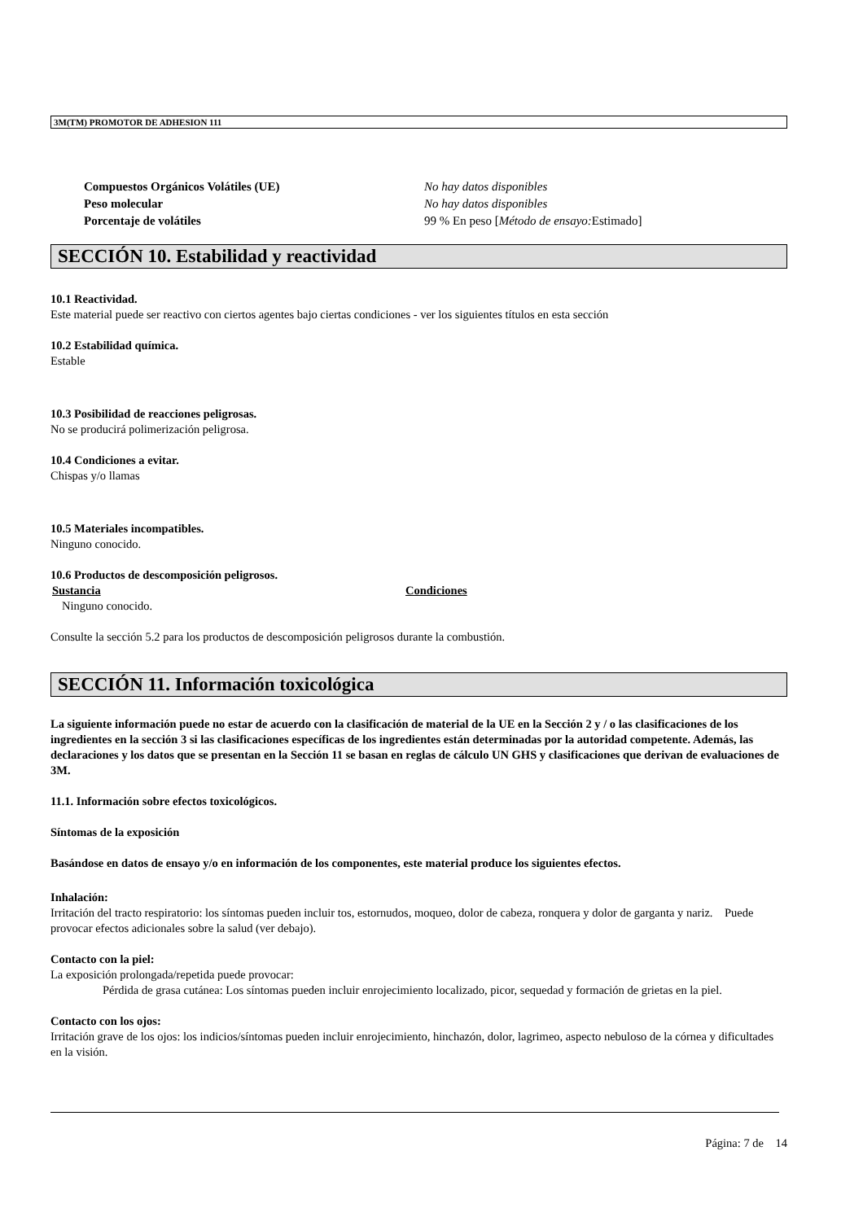3M(TM) PROMOTOR DE ADHESION 111
Compuestos Orgánicos Volátiles (UE) No hay datos disponibles
Peso molecular No hay datos disponibles
Porcentaje de volátiles 99 % En peso [Método de ensayo: Estimado]
SECCIÓN 10. Estabilidad y reactividad
10.1 Reactividad.
Este material puede ser reactivo con ciertos agentes bajo ciertas condiciones - ver los siguientes títulos en esta sección
10.2 Estabilidad química.
Estable
10.3 Posibilidad de reacciones peligrosas.
No se producirá polimerización peligrosa.
10.4 Condiciones a evitar.
Chispas y/o llamas
10.5 Materiales incompatibles.
Ninguno conocido.
10.6 Productos de descomposición peligrosos.
Sustancia Condiciones
Ninguno conocido.
Consulte la sección 5.2 para los productos de descomposición peligrosos durante la combustión.
SECCIÓN 11. Información toxicológica
La siguiente información puede no estar de acuerdo con la clasificación de material de la UE en la Sección 2 y / o las clasificaciones de los ingredientes en la sección 3 si las clasificaciones específicas de los ingredientes están determinadas por la autoridad competente. Además, las declaraciones y los datos que se presentan en la Sección 11 se basan en reglas de cálculo UN GHS y clasificaciones que derivan de evaluaciones de 3M.
11.1. Información sobre efectos toxicológicos.
Síntomas de la exposición
Basándose en datos de ensayo y/o en información de los componentes, este material produce los siguientes efectos.
Inhalación:
Irritación del tracto respiratorio: los síntomas pueden incluir tos, estornudos, moqueo, dolor de cabeza, ronquera y dolor de garganta y nariz. Puede provocar efectos adicionales sobre la salud (ver debajo).
Contacto con la piel:
La exposición prolongada/repetida puede provocar:
Pérdida de grasa cutánea: Los síntomas pueden incluir enrojecimiento localizado, picor, sequedad y formación de grietas en la piel.
Contacto con los ojos:
Irritación grave de los ojos: los indicios/síntomas pueden incluir enrojecimiento, hinchazón, dolor, lagrimeo, aspecto nebuloso de la córnea y dificultades en la visión.
Página: 7 de 14